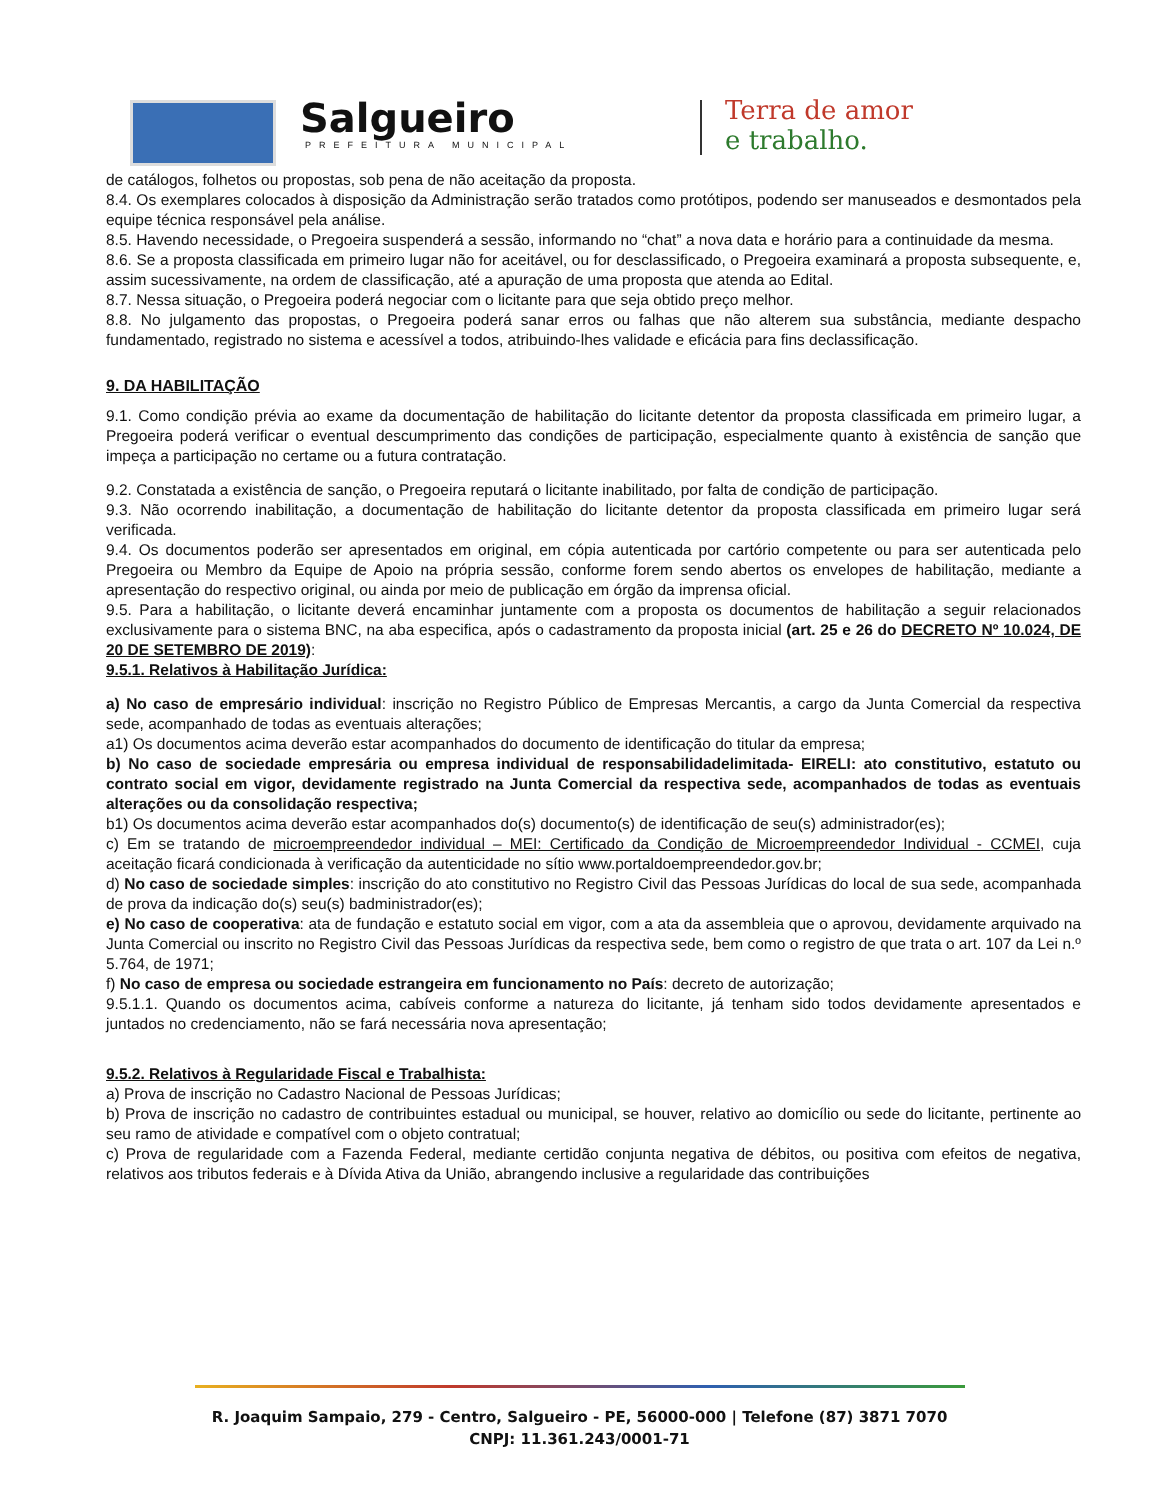Salgueiro
PREFEITURA MUNICIPAL
Terra de amor
e trabalho.
de catálogos, folhetos ou propostas, sob pena de não aceitação da proposta.
8.4. Os exemplares colocados à disposição da Administração serão tratados como protótipos, podendo ser manuseados e desmontados pela equipe técnica responsável pela análise.
8.5. Havendo necessidade, o Pregoeira suspenderá a sessão, informando no “chat” a nova data e horário para a continuidade da mesma.
8.6. Se a proposta classificada em primeiro lugar não for aceitável, ou for desclassificado, o Pregoeira examinará a proposta subsequente, e, assim sucessivamente, na ordem de classificação, até a apuração de uma proposta que atenda ao Edital.
8.7. Nessa situação, o Pregoeira poderá negociar com o licitante para que seja obtido preço melhor.
8.8. No julgamento das propostas, o Pregoeira poderá sanar erros ou falhas que não alterem sua substância, mediante despacho fundamentado, registrado no sistema e acessível a todos, atribuindo-lhes validade e eficácia para fins declassificação.
9. DA HABILITAÇÃO
9.1. Como condição prévia ao exame da documentação de habilitação do licitante detentor da proposta classificada em primeiro lugar, a Pregoeira poderá verificar o eventual descumprimento das condições de participação, especialmente quanto à existência de sanção que impeça a participação no certame ou a futura contratação.
9.2. Constatada a existência de sanção, o Pregoeira reputará o licitante inabilitado, por falta de condição de participação.
9.3. Não ocorrendo inabilitação, a documentação de habilitação do licitante detentor da proposta classificada em primeiro lugar será verificada.
9.4. Os documentos poderão ser apresentados em original, em cópia autenticada por cartório competente ou para ser autenticada pelo Pregoeira ou Membro da Equipe de Apoio na própria sessão, conforme forem sendo abertos os envelopes de habilitação, mediante a apresentação do respectivo original, ou ainda por meio de publicação em órgão da imprensa oficial.
9.5. Para a habilitação, o licitante deverá encaminhar juntamente com a proposta os documentos de habilitação a seguir relacionados exclusivamente para o sistema BNC, na aba especifica, após o cadastramento da proposta inicial (art. 25 e 26 do DECRETO Nº 10.024, DE 20 DE SETEMBRO DE 2019):
9.5.1. Relativos à Habilitação Jurídica:
a) No caso de empresário individual: inscrição no Registro Público de Empresas Mercantis, a cargo da Junta Comercial da respectiva sede, acompanhado de todas as eventuais alterações;
a1) Os documentos acima deverão estar acompanhados do documento de identificação do titular da empresa;
b) No caso de sociedade empresária ou empresa individual de responsabilidadelimitada- EIRELI: ato constitutivo, estatuto ou contrato social em vigor, devidamente registrado na Junta Comercial da respectiva sede, acompanhados de todas as eventuais alterações ou da consolidação respectiva;
b1) Os documentos acima deverão estar acompanhados do(s) documento(s) de identificação de seu(s) administrador(es);
c) Em se tratando de microempreendedor individual – MEI: Certificado da Condição de Microempreendedor Individual - CCMEI, cuja aceitação ficará condicionada à verificação da autenticidade no sítio www.portaldoempreendedor.gov.br;
d) No caso de sociedade simples: inscrição do ato constitutivo no Registro Civil das Pessoas Jurídicas do local de sua sede, acompanhada de prova da indicação do(s) seu(s) badministrador(es);
e) No caso de cooperativa: ata de fundação e estatuto social em vigor, com a ata da assembleia que o aprovou, devidamente arquivado na Junta Comercial ou inscrito no Registro Civil das Pessoas Jurídicas da respectiva sede, bem como o registro de que trata o art. 107 da Lei n.º 5.764, de 1971;
f) No caso de empresa ou sociedade estrangeira em funcionamento no País: decreto de autorização;
9.5.1.1. Quando os documentos acima, cabíveis conforme a natureza do licitante, já tenham sido todos devidamente apresentados e juntados no credenciamento, não se fará necessária nova apresentação;
9.5.2. Relativos à Regularidade Fiscal e Trabalhista:
a) Prova de inscrição no Cadastro Nacional de Pessoas Jurídicas;
b) Prova de inscrição no cadastro de contribuintes estadual ou municipal, se houver, relativo ao domicílio ou sede do licitante, pertinente ao seu ramo de atividade e compatível com o objeto contratual;
c) Prova de regularidade com a Fazenda Federal, mediante certidão conjunta negativa de débitos, ou positiva com efeitos de negativa, relativos aos tributos federais e à Dívida Ativa da União, abrangendo inclusive a regularidade das contribuições
R. Joaquim Sampaio, 279 - Centro, Salgueiro - PE, 56000-000 | Telefone (87) 3871 7070
CNPJ: 11.361.243/0001-71